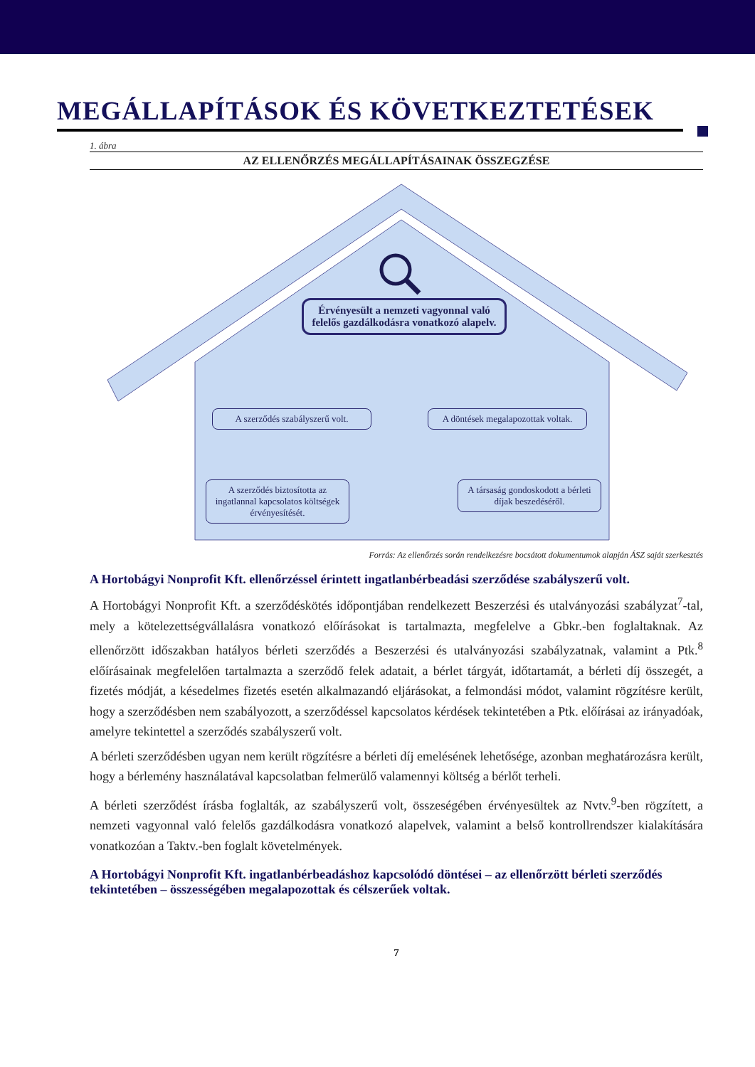MEGÁLLAPÍTÁSOK ÉS KÖVETKEZTETÉSEK
1. ábra
AZ ELLENŐRZÉS MEGÁLLAPÍTÁSAINAK ÖSSZEGZÉSE
Érvényesült a nemzeti vagyonnal való felelős gazdálkodásra vonatkozó alapelv.
A szerződés szabályszerű volt.
A döntések megalapozottak voltak.
A szerződés biztosította az ingatlannal kapcsolatos költségek érvényesítését.
A társaság gondoskodott a bérleti díjak beszedéséről.
Forrás: Az ellenőrzés során rendelkezésre bocsátott dokumentumok alapján ÁSZ saját szerkesztés
A Hortobágyi Nonprofit Kft. ellenőrzéssel érintett ingatlanbérbeadási szerződése szabályszerű volt.
A Hortobágyi Nonprofit Kft. a szerződéskötés időpontjában rendelkezett Beszerzési és utalványozási szabályzat<sup>7</sup>-tal, mely a kötelezettségvállalásra vonatkozó előírásokat is tartalmazta, megfelelve a Gbkr.-ben foglaltaknak. Az ellenőrzött időszakban hatályos bérleti szerződés a Beszerzési és utalványozási szabályzatnak, valamint a Ptk.<sup>8</sup> előírásainak megfelelően tartalmazta a szerződő felek adatait, a bérlet tárgyát, időtartamát, a bérleti díj összegét, a fizetés módját, a késedelmes fizetés esetén alkalmazandó eljárásokat, a felmondási módot, valamint rögzítésre került, hogy a szerződésben nem szabályozott, a szerződéssel kapcsolatos kérdések tekintetében a Ptk. előírásai az irányadóak, amelyre tekintettel a szerződés szabályszerű volt.
A bérleti szerződésben ugyan nem került rögzítésre a bérleti díj emelésének lehetősége, azonban meghatározásra került, hogy a bérlemény használatával kapcsolatban felmerülő valamennyi költség a bérlőt terheli.
A bérleti szerződést írásba foglalták, az szabályszerű volt, összeségében érvényesültek az Nvtv.<sup>9</sup>-ben rögzített, a nemzeti vagyonnal való felelős gazdálkodásra vonatkozó alapelvek, valamint a belső kontrollrendszer kialakítására vonatkozóan a Taktv.-ben foglalt követelmények.
A Hortobágyi Nonprofit Kft. ingatlanbérbeadáshoz kapcsolódó döntései – az ellenőrzött bérleti szerződés tekintetében – összességében megalapozottak és célszerűek voltak.
7